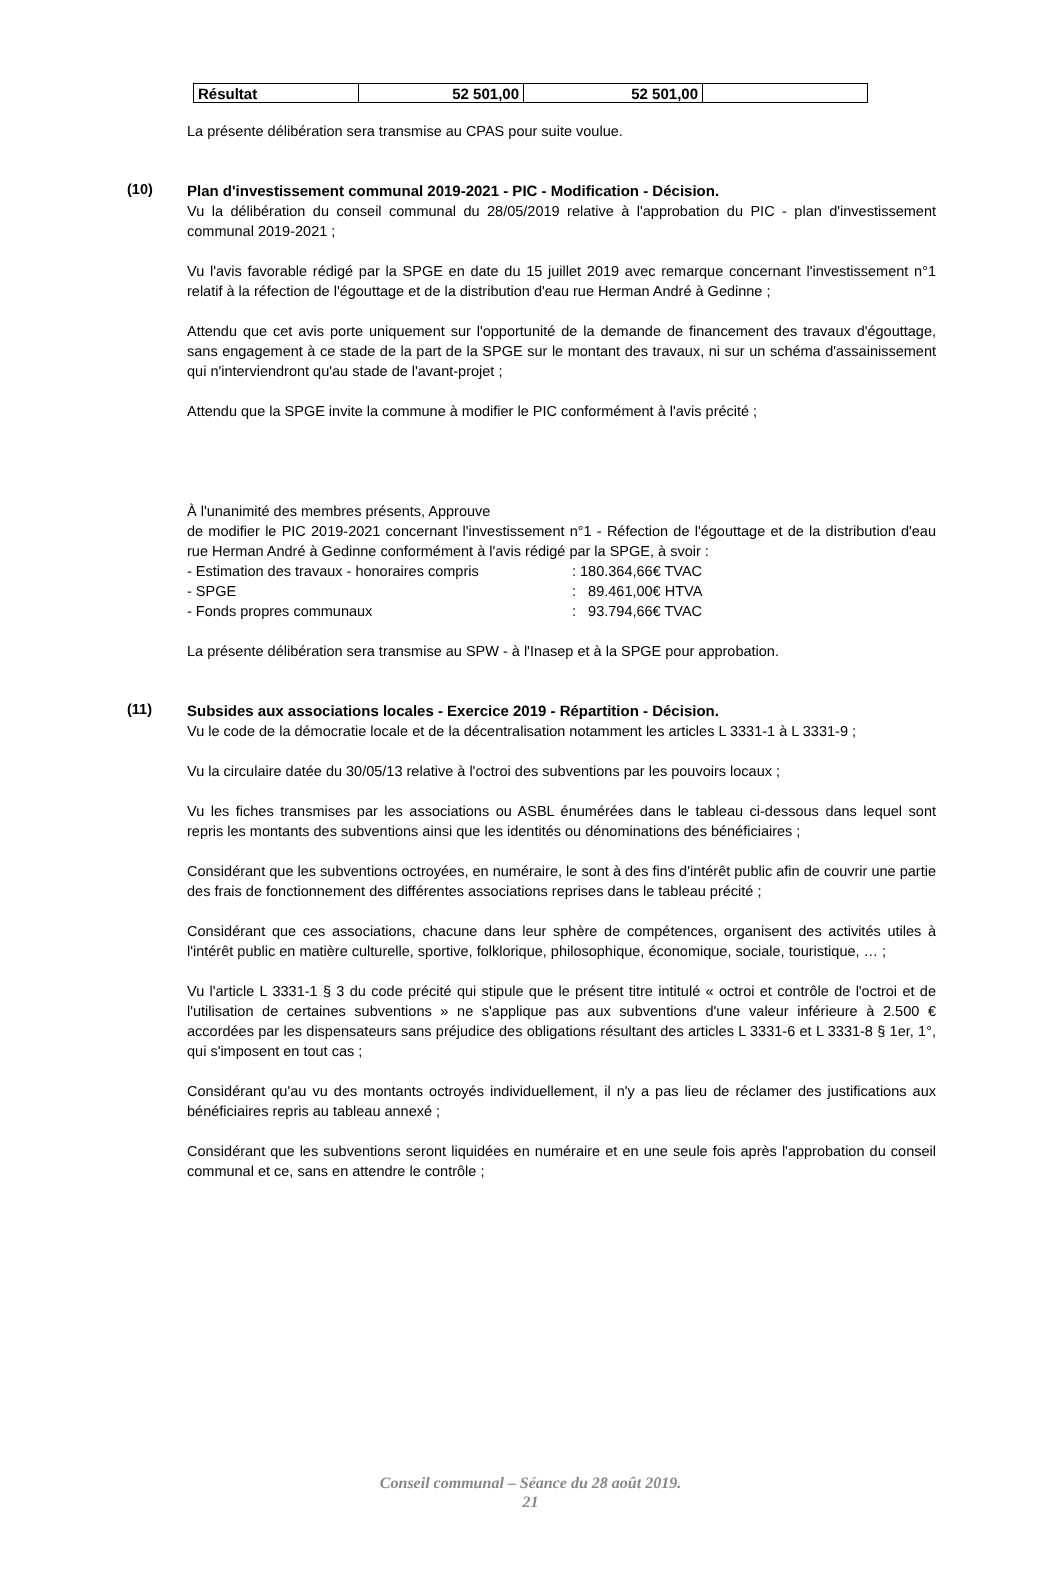| Résultat | 52 501,00 | 52 501,00 | |
La présente délibération sera transmise au CPAS pour suite voulue.
(10)
Plan d'investissement communal 2019-2021 - PIC - Modification - Décision.
Vu la délibération du conseil communal du 28/05/2019 relative à l'approbation du PIC - plan d'investissement communal 2019-2021 ;
Vu l'avis favorable rédigé par la SPGE en date du 15 juillet 2019 avec remarque concernant l'investissement n°1 relatif à la réfection de l'égouttage et de la distribution d'eau rue Herman André à Gedinne ;
Attendu que cet avis porte uniquement sur l'opportunité de la demande de financement des travaux d'égouttage, sans engagement à ce stade de la part de la SPGE sur le montant des travaux, ni sur un schéma d'assainissement qui n'interviendront qu'au stade de l'avant-projet ;
Attendu que la SPGE invite la commune à modifier le PIC conformément à l'avis précité ;
À l'unanimité des membres présents, Approuve
de modifier le PIC 2019-2021 concernant l'investissement n°1 - Réfection de l'égouttage et de la distribution d'eau rue Herman André à Gedinne conformément à l'avis rédigé par la SPGE, à svoir :
| - Estimation des travaux - honoraires compris | : 180.364,66€ TVAC |
| - SPGE | : 89.461,00€ HTVA |
| - Fonds propres communaux | : 93.794,66€ TVAC |
La présente délibération sera transmise au SPW - à l'Inasep et à la SPGE pour approbation.
(11)
Subsides aux associations locales - Exercice 2019 - Répartition - Décision.
Vu le code de la démocratie locale et de la décentralisation notamment les articles L 3331-1 à L 3331-9 ;
Vu la circulaire datée du 30/05/13 relative à l'octroi des subventions par les pouvoirs locaux ;
Vu les fiches transmises par les associations ou ASBL énumérées dans le tableau ci-dessous dans lequel sont repris les montants des subventions ainsi que les identités ou dénominations des bénéficiaires ;
Considérant que les subventions octroyées, en numéraire, le sont à des fins d'intérêt public afin de couvrir une partie des frais de fonctionnement des différentes associations reprises dans le tableau précité ;
Considérant que ces associations, chacune dans leur sphère de compétences, organisent des activités utiles à l'intérêt public en matière culturelle, sportive, folklorique, philosophique, économique, sociale, touristique, … ;
Vu l'article L 3331-1 § 3 du code précité qui stipule que le présent titre intitulé « octroi et contrôle de l'octroi et de l'utilisation de certaines subventions » ne s'applique pas aux subventions d'une valeur inférieure à 2.500 € accordées par les dispensateurs sans préjudice des obligations résultant des articles L 3331-6 et L 3331-8 § 1er, 1°, qui s'imposent en tout cas ;
Considérant qu'au vu des montants octroyés individuellement, il n'y a pas lieu de réclamer des justifications aux bénéficiaires repris au tableau annexé ;
Considérant que les subventions seront liquidées en numéraire et en une seule fois après l'approbation du conseil communal et ce, sans en attendre le contrôle ;
Conseil communal – Séance du 28 août 2019.
21